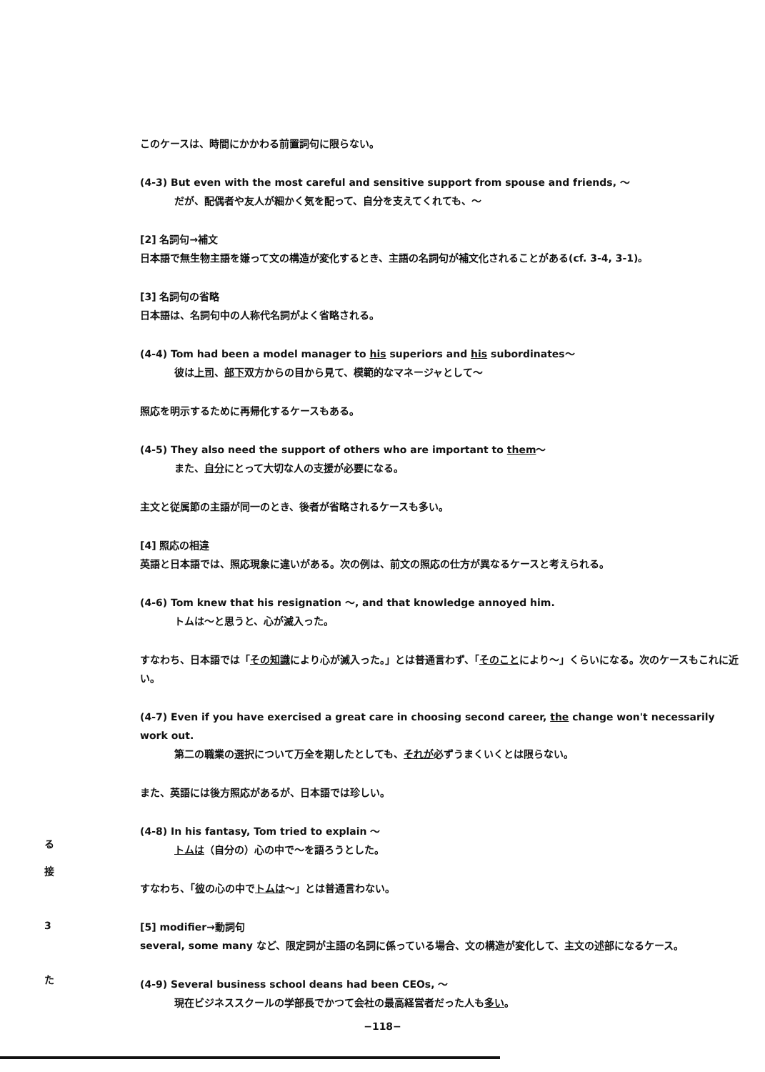このケースは、時間にかかわる前置詞句に限らない。
(4-3) But even with the most careful and sensitive support from spouse and friends, ～
だが、配偶者や友人が細かく気を配って、自分を支えてくれても、～
[2] 名詞句→補文
日本語で無生物主語を嫌って文の構造が変化するとき、主語の名詞句が補文化されることがある(cf. 3-4, 3-1)。
[3] 名詞句の省略
日本語は、名詞句中の人称代名詞がよく省略される。
(4-4) Tom had been a model manager to his superiors and his subordinates～
彼は上司、部下双方からの目から見て、模範的なマネージャとして～
照応を明示するために再帰化するケースもある。
(4-5) They also need the support of others who are important to them～
また、自分にとって大切な人の支援が必要になる。
主文と従属節の主語が同一のとき、後者が省略されるケースも多い。
[4] 照応の相違
英語と日本語では、照応現象に違いがある。次の例は、前文の照応の仕方が異なるケースと考えられる。
(4-6) Tom knew that his resignation ～, and that knowledge annoyed him.
トムは～と思うと、心が滅入った。
すなわち、日本語では「その知識により心が滅入った。」とは普通言わず、「そのことにより～」くらいになる。次のケースもこれに近い。
(4-7) Even if you have exercised a great care in choosing second career, the change won't necessarily work out.
第二の職業の選択について万全を期したとしても、それが必ずうまくいくとは限らない。
また、英語には後方照応があるが、日本語では珍しい。
(4-8) In his fantasy, Tom tried to explain ～
トムは（自分の）心の中で～を語ろうとした。
すなわち、「彼の心の中でトムは～」とは普通言わない。
[5] modifier→動詞句
several, some many など、限定詞が主語の名詞に係っている場合、文の構造が変化して、主文の述部になるケース。
(4-9) Several business school deans had been CEOs, ～
現在ビジネススクールの学部長でかつて会社の最高経営者だった人も多い。
る
接
3
た
−118−